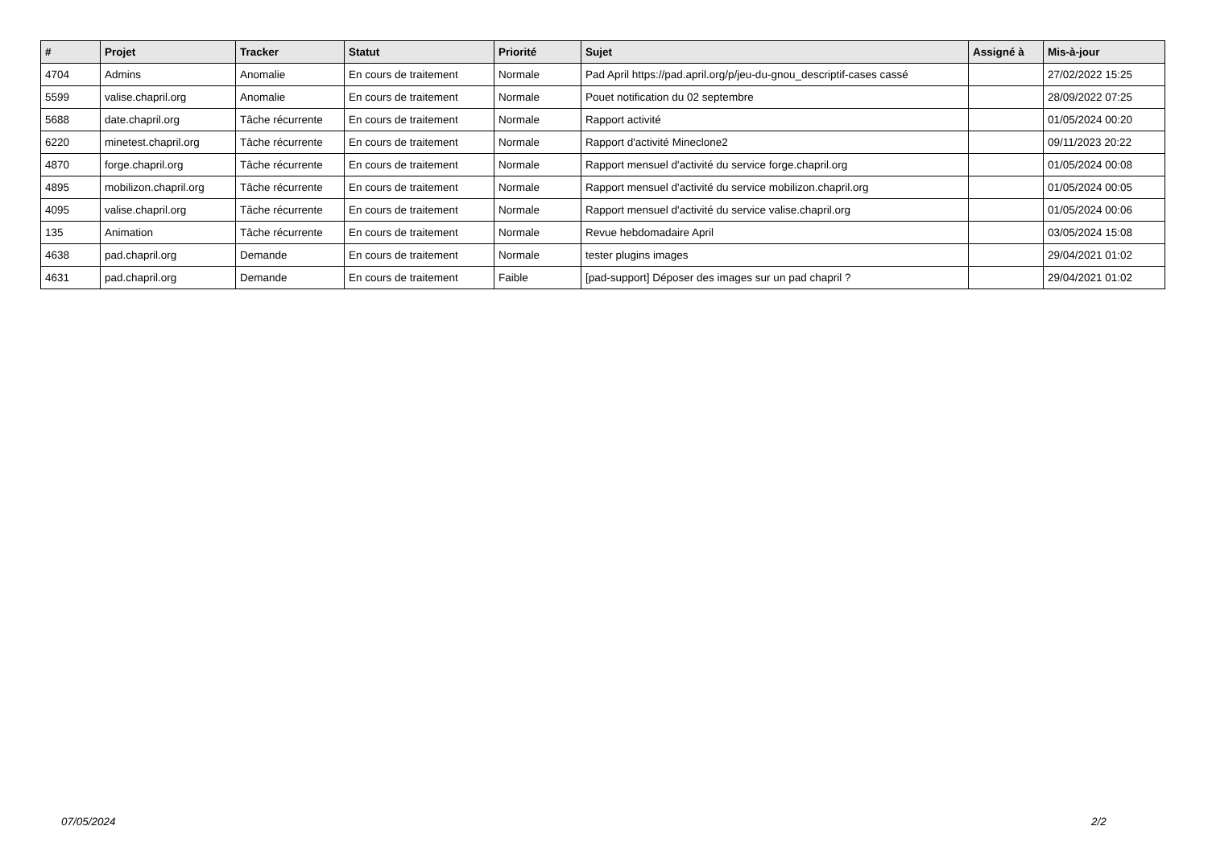| # | Projet | Tracker | Statut | Priorité | Sujet | Assigné à | Mis-à-jour |
| --- | --- | --- | --- | --- | --- | --- | --- |
| 4704 | Admins | Anomalie | En cours de traitement | Normale | Pad April https://pad.april.org/p/jeu-du-gnou_descriptif-cases cassé | | 27/02/2022 15:25 |
| 5599 | valise.chapril.org | Anomalie | En cours de traitement | Normale | Pouet notification du 02 septembre | | 28/09/2022 07:25 |
| 5688 | date.chapril.org | Tâche récurrente | En cours de traitement | Normale | Rapport activité | | 01/05/2024 00:20 |
| 6220 | minetest.chapril.org | Tâche récurrente | En cours de traitement | Normale | Rapport d'activité Mineclone2 | | 09/11/2023 20:22 |
| 4870 | forge.chapril.org | Tâche récurrente | En cours de traitement | Normale | Rapport mensuel d'activité du service forge.chapril.org | | 01/05/2024 00:08 |
| 4895 | mobilizon.chapril.org | Tâche récurrente | En cours de traitement | Normale | Rapport mensuel d'activité du service mobilizon.chapril.org | | 01/05/2024 00:05 |
| 4095 | valise.chapril.org | Tâche récurrente | En cours de traitement | Normale | Rapport mensuel d'activité du service valise.chapril.org | | 01/05/2024 00:06 |
| 135 | Animation | Tâche récurrente | En cours de traitement | Normale | Revue hebdomadaire April | | 03/05/2024 15:08 |
| 4638 | pad.chapril.org | Demande | En cours de traitement | Normale | tester plugins images | | 29/04/2021 01:02 |
| 4631 | pad.chapril.org | Demande | En cours de traitement | Faible | [pad-support] Déposer des images sur un pad chapril ? | | 29/04/2021 01:02 |
07/05/2024 2/2